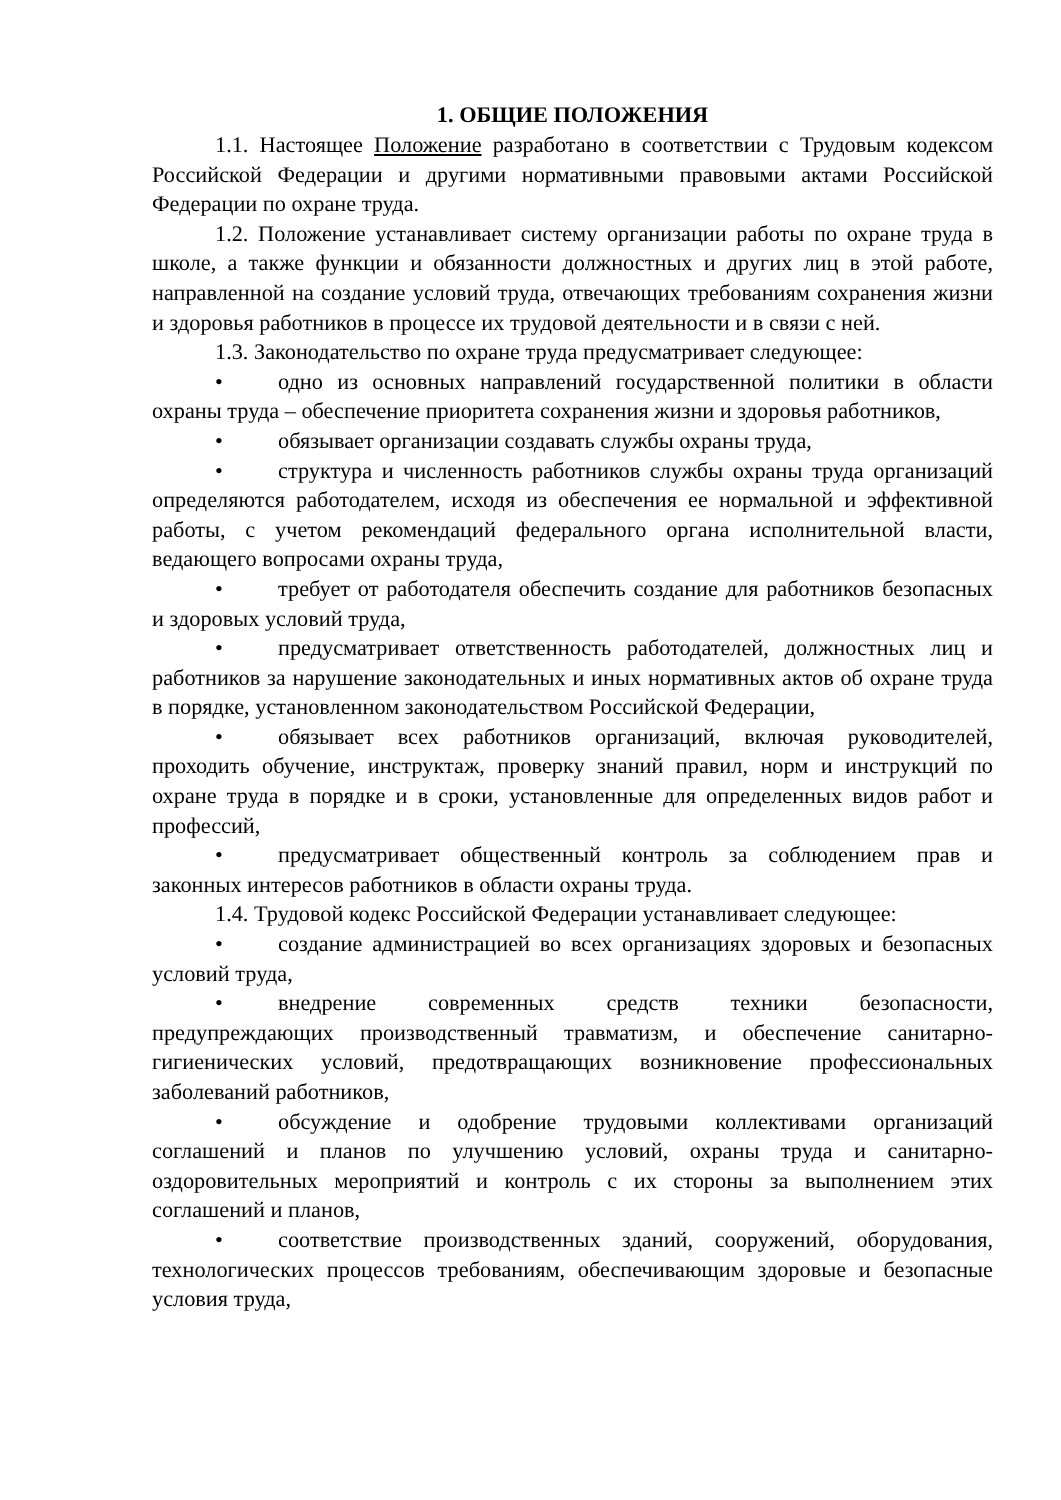1. ОБЩИЕ ПОЛОЖЕНИЯ
1.1. Настоящее Положение разработано в соответствии с Трудовым кодексом Российской Федерации и другими нормативными правовыми актами Российской Федерации по охране труда.
1.2. Положение устанавливает систему организации работы по охране труда в школе, а также функции и обязанности должностных и других лиц в этой работе, направленной на создание условий труда, отвечающих требованиям сохранения жизни и здоровья работников в процессе их трудовой деятельности и в связи с ней.
1.3. Законодательство по охране труда предусматривает следующее:
• одно из основных направлений государственной политики в области охраны труда – обеспечение приоритета сохранения жизни и здоровья работников,
• обязывает организации создавать службы охраны труда,
• структура и численность работников службы охраны труда организаций определяются работодателем, исходя из обеспечения ее нормальной и эффективной работы, с учетом рекомендаций федерального органа исполнительной власти, ведающего вопросами охраны труда,
• требует от работодателя обеспечить создание для работников безопасных и здоровых условий труда,
• предусматривает ответственность работодателей, должностных лиц и работников за нарушение законодательных и иных нормативных актов об охране труда в порядке, установленном законодательством Российской Федерации,
• обязывает всех работников организаций, включая руководителей, проходить обучение, инструктаж, проверку знаний правил, норм и инструкций по охране труда в порядке и в сроки, установленные для определенных видов работ и профессий,
• предусматривает общественный контроль за соблюдением прав и законных интересов работников в области охраны труда.
1.4. Трудовой кодекс Российской Федерации устанавливает следующее:
• создание администрацией во всех организациях здоровых и безопасных условий труда,
• внедрение современных средств техники безопасности, предупреждающих производственный травматизм, и обеспечение санитарно-гигиенических условий, предотвращающих возникновение профессиональных заболеваний работников,
• обсуждение и одобрение трудовыми коллективами организаций соглашений и планов по улучшению условий, охраны труда и санитарно-оздоровительных мероприятий и контроль с их стороны за выполнением этих соглашений и планов,
• соответствие производственных зданий, сооружений, оборудования, технологических процессов требованиям, обеспечивающим здоровые и безопасные условия труда,